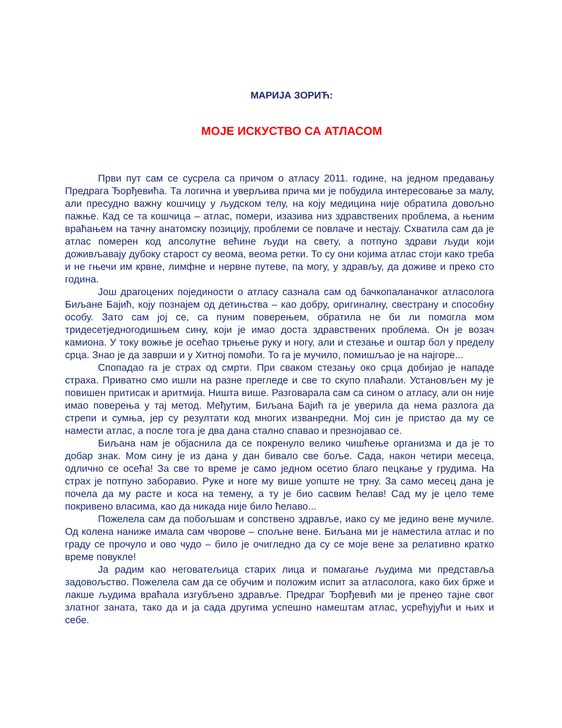МАРИЈА ЗОРИЋ:
МОЈЕ ИСКУСТВО СА АТЛАСОМ
Први пут сам се сусрела са причом о атласу 2011. године, на једном предавању Предрага Ђорђевића. Та логична и уверљива прича ми је побудила интересовање за малу, али пресудно важну кошчицу у људском телу, на коју медицина није обратила довољно пажње. Кад се та кошчица – атлас, помери, изазива низ здравствених проблема, а њеним враћањем на тачну анатомску позицију, проблеми се повлаче и нестају. Схватила сам да је атлас померен код апсолутне већине људи на свету, а потпуно здрави људи који доживљавају дубоку старост су веома, веома ретки. То су они којима атлас стоји како треба и не гњечи им крвне, лимфне и нервне путеве, па могу, у здрављу, да доживе и преко сто година.
Још драгоцених појединости о атласу сазнала сам од бачкопаланачког атласолога Биљане Бајић, коју познајем од детињства – као добру, оригиналну, свестрану и способну особу. Зато сам јој се, са пуним поверењем, обратила не би ли помогла мом тридесетједногодишњем сину, који је имао доста здравствених проблема. Он је возач камиона. У току вожње је осећао трњење руку и ногу, али и стезање и оштар бол у пределу срца. Знао је да заврши и у Хитној помоћи. То га је мучило, помишљао је на најгоре...
Спопадао га је страх од смрти. При сваком стезању око срца добијао је нападе страха. Приватно смо ишли на разне прегледе и све то скупо плаћали. Установљен му је повишен притисак и аритмија. Ништа више. Разговарала сам са сином о атласу, али он није имао поверења у тај метод. Међутим, Биљана Бајић га је уверила да нема разлога да стрепи и сумња, јер су резултати код многих изванредни. Мој син је пристао да му се намести атлас, а после тога је два дана стално спавао и презнојавао се.
Биљана нам је објаснила да се покренуло велико чишћење организма и да је то добар знак. Мом сину је из дана у дан бивало све боље. Сада, након четири месеца, одлично се осећа! За све то време је само једном осетио благо пецкање у грудима. На страх је потпуно заборавио. Руке и ноге му више уопште не трну. За само месец дана је почела да му расте и коса на темену, а ту је био сасвим ћелав! Сад му је цело теме покривено власима, као да никада није било ћелаво...
Пожелела сам да побољшам и сопствено здравље, иако су ме једино вене мучиле. Од колена наниже имала сам чворове – спољне вене. Биљана ми је наместила атлас и по граду се прочуло и ово чудо – било је очигледно да су се моје вене за релативно кратко време повукле!
Ја радим као неговатељица старих лица и помагање људима ми представља задовољство. Пожелела сам да се обучим и положим испит за атласолога, како бих брже и лакше људима враћала изгубљено здравље. Предраг Ђорђевић ми је пренео тајне свог златног заната, тако да и ја сада другима успешно намештам атлас, усрећујући и њих и себе.